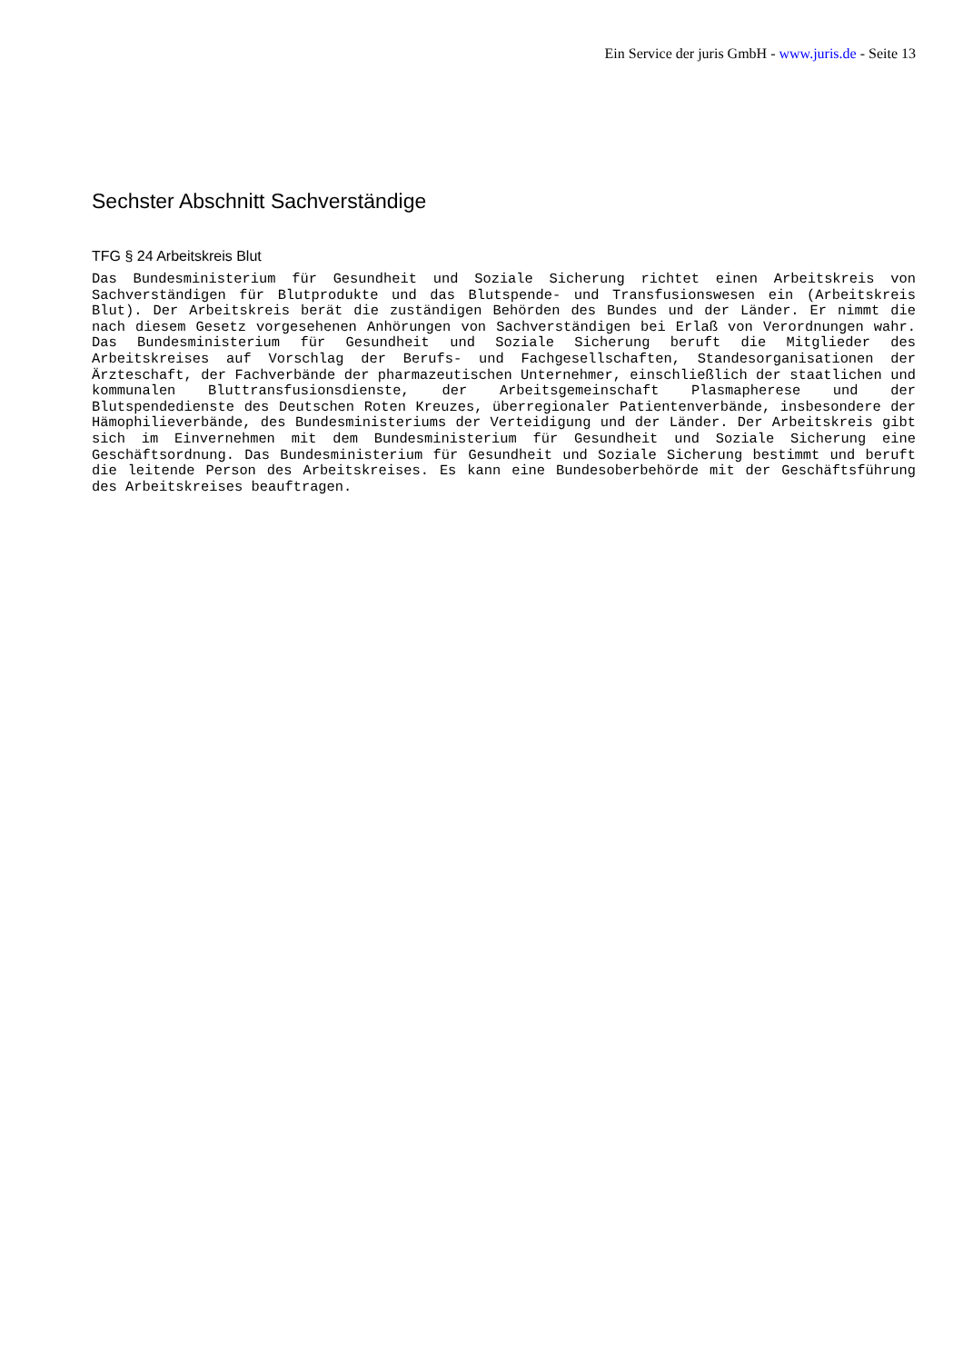Ein Service der juris GmbH - www.juris.de - Seite 13
Sechster Abschnitt Sachverständige
TFG § 24 Arbeitskreis Blut
Das Bundesministerium für Gesundheit und Soziale Sicherung richtet einen Arbeitskreis von Sachverständigen für Blutprodukte und das Blutspende- und Transfusionswesen ein (Arbeitskreis Blut). Der Arbeitskreis berät die zuständigen Behörden des Bundes und der Länder. Er nimmt die nach diesem Gesetz vorgesehenen Anhörungen von Sachverständigen bei Erlaß von Verordnungen wahr. Das Bundesministerium für Gesundheit und Soziale Sicherung beruft die Mitglieder des Arbeitskreises auf Vorschlag der Berufs- und Fachgesellschaften, Standesorganisationen der Ärzteschaft, der Fachverbände der pharmazeutischen Unternehmer, einschließlich der staatlichen und kommunalen Bluttransfusionsdienste, der Arbeitsgemeinschaft Plasmapherese und der Blutspendedienste des Deutschen Roten Kreuzes, überregionaler Patientenverbände, insbesondere der Hämophilieverbände, des Bundesministeriums der Verteidigung und der Länder. Der Arbeitskreis gibt sich im Einvernehmen mit dem Bundesministerium für Gesundheit und Soziale Sicherung eine Geschäftsordnung. Das Bundesministerium für Gesundheit und Soziale Sicherung bestimmt und beruft die leitende Person des Arbeitskreises. Es kann eine Bundesoberbehörde mit der Geschäftsführung des Arbeitskreises beauftragen.